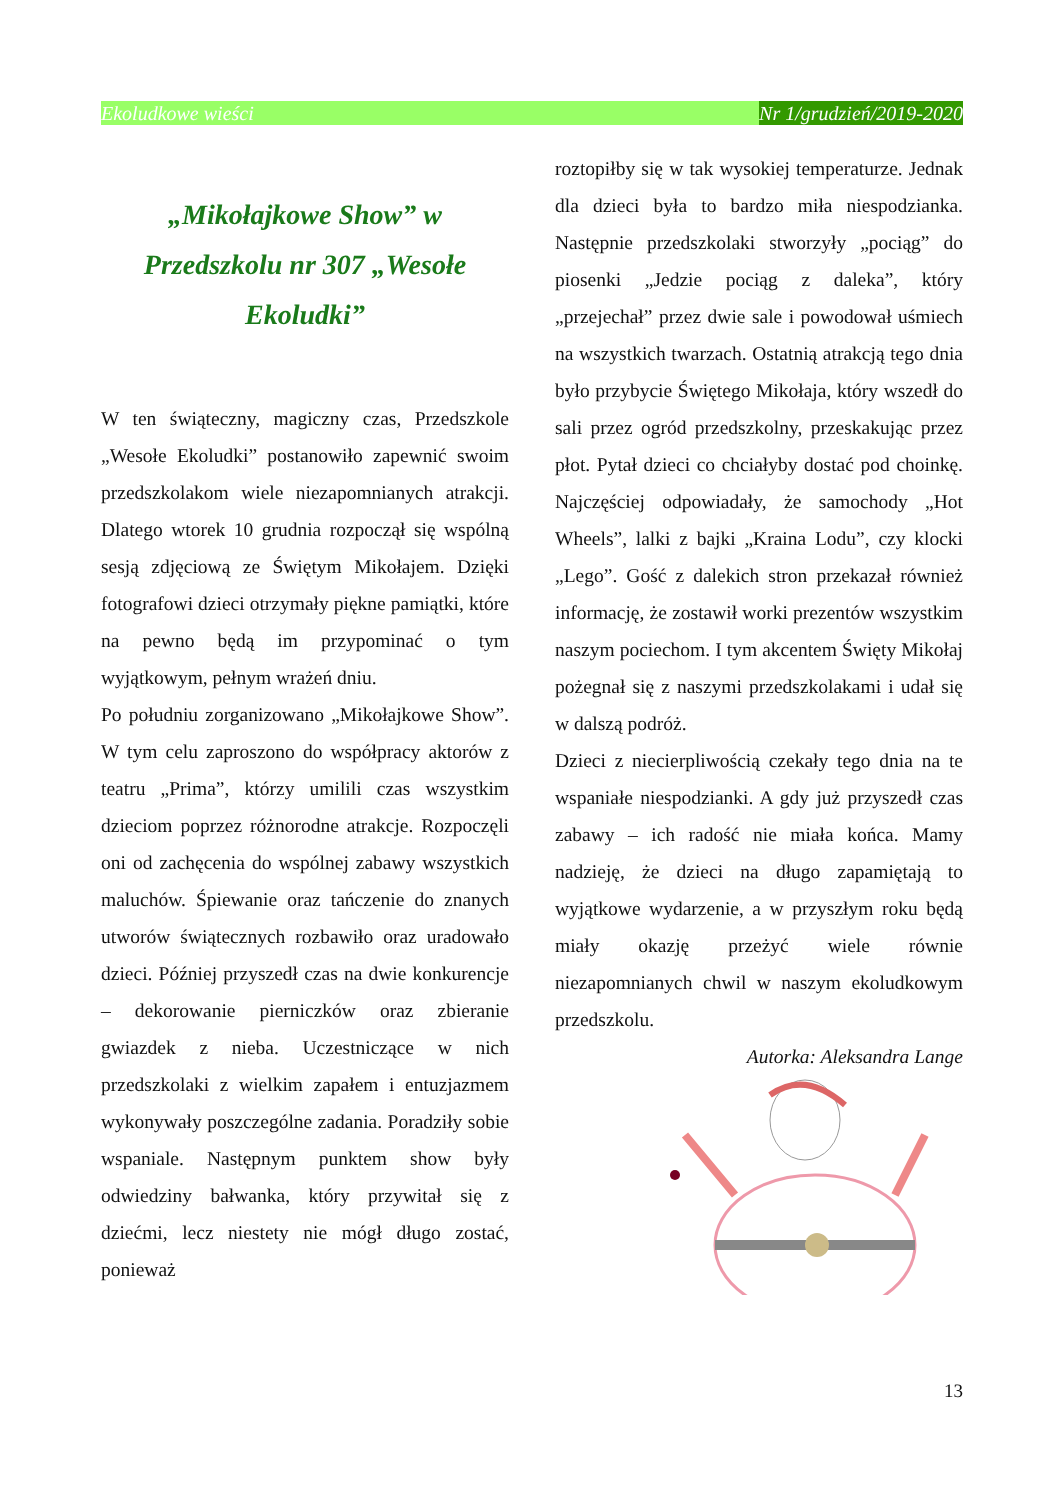Ekoludkowe wieści Nr 1/grudzień/2019-2020
„Mikołajkowe Show” w Przedszkolu nr 307 „Wesołe Ekoludki”
W ten świąteczny, magiczny czas, Przedszkole „Wesołe Ekoludki” postanowiło zapewnić swoim przedszkolakom wiele niezapomnianych atrakcji. Dlatego wtorek 10 grudnia rozpoczął się wspólną sesją zdjęciową ze Świętym Mikołajem. Dzięki fotografowi dzieci otrzymały piękne pamiątki, które na pewno będą im przypominać o tym wyjątkowym, pełnym wrażeń dniu.
Po południu zorganizowano „Mikołajkowe Show”. W tym celu zaproszono do współpracy aktorów z teatru „Prima”, którzy umilili czas wszystkim dzieciom poprzez różnorodne atrakcje. Rozpoczęli oni od zachęcenia do wspólnej zabawy wszystkich maluchów. Śpiewanie oraz tańczenie do znanych utworów świątecznych rozbawiło oraz uradowało dzieci. Później przyszedł czas na dwie konkurencje – dekorowanie pierniczków oraz zbieranie gwiazdek z nieba. Uczestniczące w nich przedszkolaki z wielkim zapałem i entuzjazmem wykonywały poszczególne zadania. Poradziły sobie wspaniale. Następnym punktem show były odwiedziny bałwanka, który przywitał się z dziećmi, lecz niestety nie mógł długo zostać, ponieważ
roztopiłby się w tak wysokiej temperaturze. Jednak dla dzieci była to bardzo miła niespodzianka. Następnie przedszkolaki stworzyły „pociąg” do piosenki „Jedzie pociąg z daleka”, który „przejechał” przez dwie sale i powodował uśmiech na wszystkich twarzach. Ostatnią atrakcją tego dnia było przybycie Świętego Mikołaja, który wszedł do sali przez ogród przedszkolny, przeskakując przez płot. Pytał dzieci co chciałyby dostać pod choinkę. Najczęściej odpowiadały, że samochody „Hot Wheels”, lalki z bajki „Kraina Lodu”, czy klocki „Lego”. Gość z dalekich stron przekazał również informację, że zostawił worki prezentów wszystkim naszym pociechom. I tym akcentem Święty Mikołaj pożegnał się z naszymi przedszkolakami i udał się w dalszą podróż.
Dzieci z niecierpliwością czekały tego dnia na te wspaniałe niespodzianki. A gdy już przyszedł czas zabawy – ich radość nie miała końca. Mamy nadzieję, że dzieci na długo zapamiętają to wyjątkowe wydarzenie, a w przyszłym roku będą miały okazję przeżyć wiele równie niezapomnianych chwil w naszym ekoludkowym przedszkolu.
Autorka: Aleksandra Lange
13